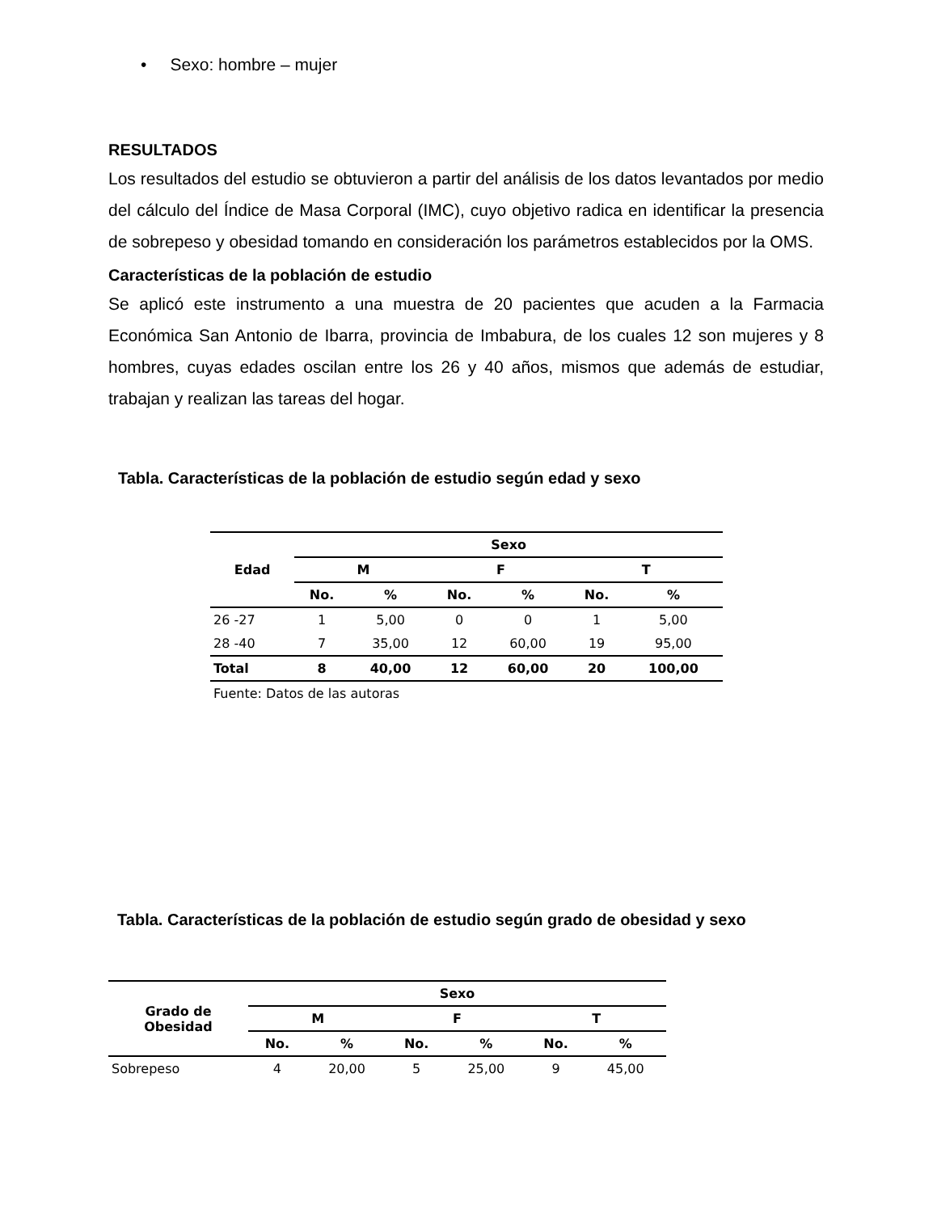• Sexo: hombre – mujer
RESULTADOS
Los resultados del estudio se obtuvieron a partir del análisis de los datos levantados por medio del cálculo del Índice de Masa Corporal (IMC), cuyo objetivo radica en identificar la presencia de sobrepeso y obesidad tomando en consideración los parámetros establecidos por la OMS.
Características de la población de estudio
Se aplicó este instrumento a una muestra de 20 pacientes que acuden a la Farmacia Económica San Antonio de Ibarra, provincia de Imbabura, de los cuales 12 son mujeres y 8 hombres, cuyas edades oscilan entre los 26 y 40 años, mismos que además de estudiar, trabajan y realizan las tareas del hogar.
Tabla. Características de la población de estudio según edad y sexo
| Edad | Sexo | | | | | |
| --- | --- | --- | --- | --- | --- | --- |
| | M | | F | | T | |
| | No. | % | No. | % | No. | % |
| 26 -27 | 1 | 5,00 | 0 | 0 | 1 | 5,00 |
| 28 -40 | 7 | 35,00 | 12 | 60,00 | 19 | 95,00 |
| Total | 8 | 40,00 | 12 | 60,00 | 20 | 100,00 |
| Fuente: Datos de las autoras | | | | | | |
Tabla. Características de la población de estudio según grado de obesidad y sexo
| Grado de Obesidad | Sexo | | | | | |
| --- | --- | --- | --- | --- | --- | --- |
| | M | | F | | T | |
| | No. | % | No. | % | No. | % |
| Sobrepeso | 4 | 20,00 | 5 | 25,00 | 9 | 45,00 |